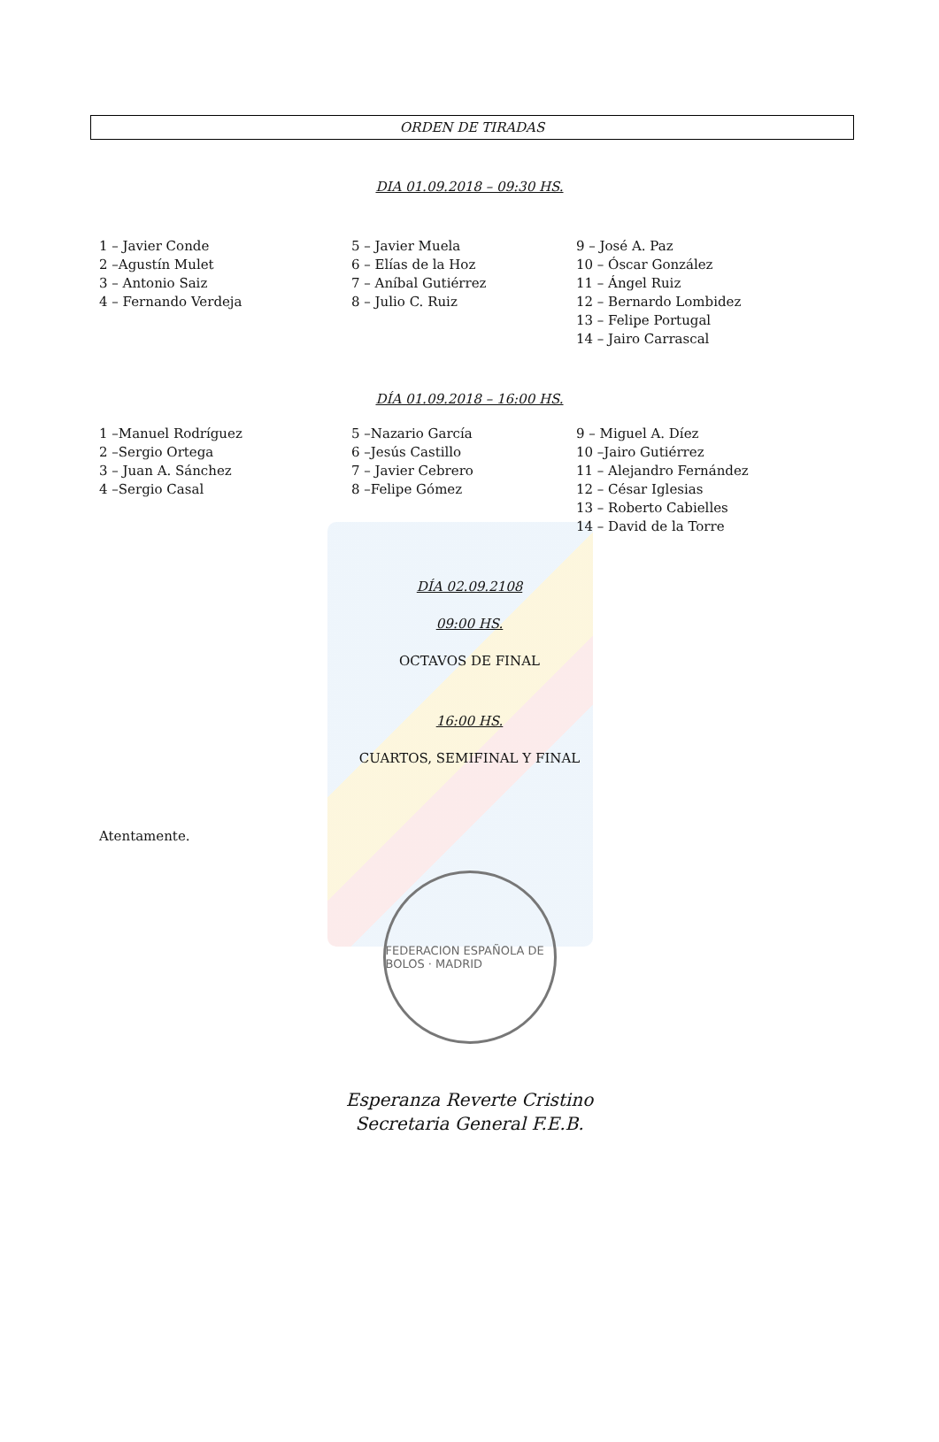ORDEN DE TIRADAS
DIA 01.09.2018 – 09:30 HS.
1 – Javier Conde
2 –Agustín Mulet
3 – Antonio Saiz
4 – Fernando Verdeja
5 – Javier Muela
6 – Elías de la Hoz
7 – Aníbal Gutiérrez
8 – Julio C. Ruiz
9 – José A. Paz
10 – Óscar González
11 – Ángel Ruiz
12 – Bernardo Lombidez
13 – Felipe Portugal
14 – Jairo Carrascal
DÍA 01.09.2018 – 16:00 HS.
1 –Manuel Rodríguez
2 –Sergio Ortega
3 – Juan A. Sánchez
4 –Sergio Casal
5 –Nazario García
6 –Jesús Castillo
7 – Javier Cebrero
8 –Felipe Gómez
9 – Miguel A. Díez
10 –Jairo Gutiérrez
11 – Alejandro Fernández
12 – César Iglesias
13 – Roberto Cabielles
14 – David de la Torre
DÍA 02.09.2108
09:00 HS.
OCTAVOS DE FINAL
16:00 HS.
CUARTOS, SEMIFINAL Y FINAL
Atentamente.
FEDERACION ESPAÑOLA DE BOLOS · MADRID
Esperanza Reverte Cristino
Secretaria General F.E.B.